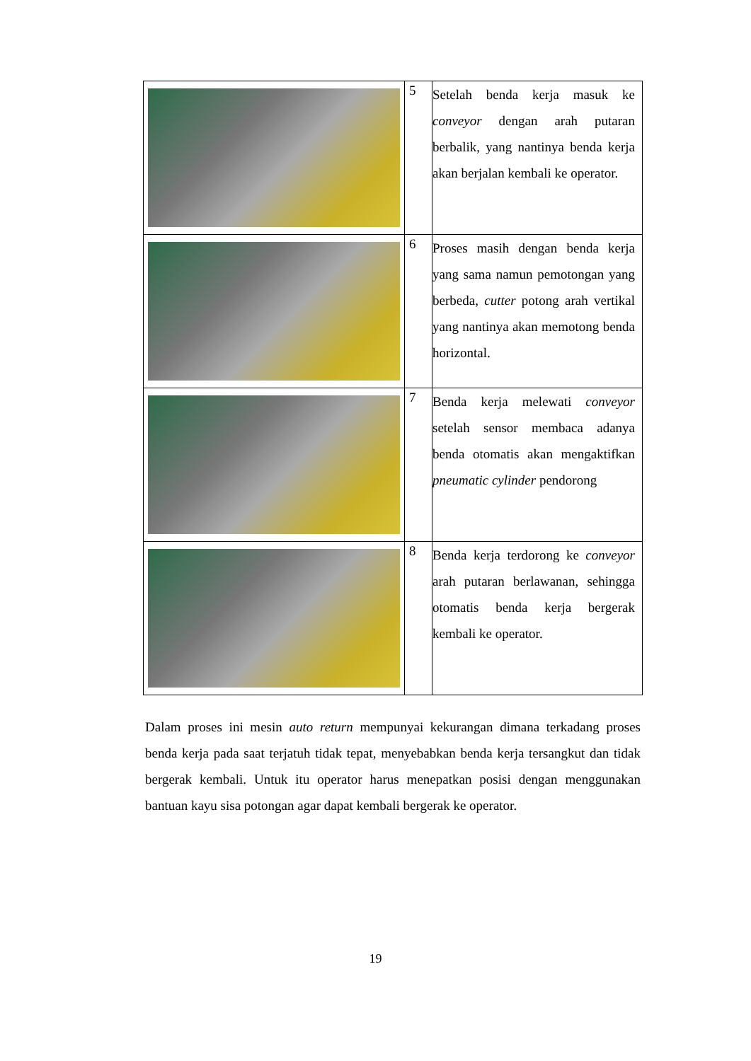| | 5 | Setelah benda kerja masuk ke conveyor dengan arah putaran berbalik, yang nantinya benda kerja akan berjalan kembali ke operator. |
| | 6 | Proses masih dengan benda kerja yang sama namun pemotongan yang berbeda, cutter potong arah vertikal yang nantinya akan memotong benda horizontal. |
| | 7 | Benda kerja melewati conveyor setelah sensor membaca adanya benda otomatis akan mengaktifkan pneumatic cylinder pendorong |
| | 8 | Benda kerja terdorong ke conveyor arah putaran berlawanan, sehingga otomatis benda kerja bergerak kembali ke operator. |
Dalam proses ini mesin auto return mempunyai kekurangan dimana terkadang proses benda kerja pada saat terjatuh tidak tepat, menyebabkan benda kerja tersangkut dan tidak bergerak kembali. Untuk itu operator harus menepatkan posisi dengan menggunakan bantuan kayu sisa potongan agar dapat kembali bergerak ke operator.
19